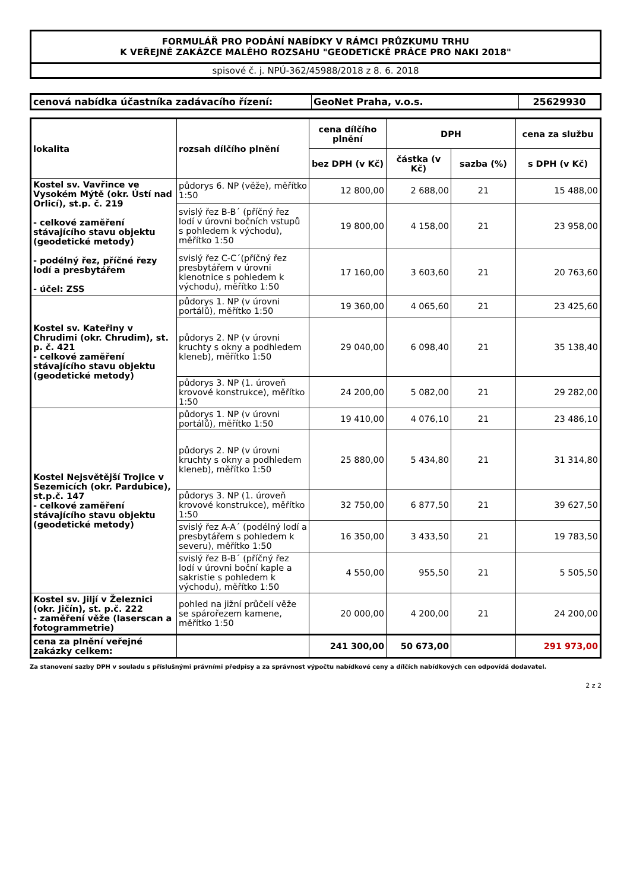| FORMULÁŘ PRO PODÁNÍ NABÍDKY V RÁMCI PRŮZKUMU TRHU K VEŘEJNÉ ZAKÁZCE MALÉHO ROZSAHU "GEODETICKÉ PRÁCE PRO NAKI 2018" |
| spisové č. j. NPÚ-362/45988/2018 z 8. 6. 2018 |
| cenová nabídka účastníka zadávacího řízení: | GeoNet Praha, v.o.s. | 25629930 |
| lokalita | rozsah dílčího plnění | cena dílčího plnění | DPH | | cena za službu |
| --- | --- | --- | --- | --- | --- |
| | | bez DPH (v Kč) | částka (v Kč) | sazba (%) | s DPH (v Kč) |
| Kostel sv. Vavřince ve Vysokém Mýtě (okr. Ústí nad Orlicí), st.p. č. 219 - celkové zaměření stávajícího stavu objektu (geodetické metody) - podélný řez, příčné řezy lodí a presbytářem - účel: ZSS | půdorys 6. NP (věže), měřítko 1:50 | 12 800,00 | 2 688,00 | 21 | 15 488,00 |
| | svislý řez B-B´ (příčný řez lodí v úrovni bočních vstupů s pohledem k východu), měřítko 1:50 | 19 800,00 | 4 158,00 | 21 | 23 958,00 |
| | svislý řez C-C´(příčný řez presbytářem v úrovni klenotnice s pohledem k východu), měřítko 1:50 | 17 160,00 | 3 603,60 | 21 | 20 763,60 |
| Kostel sv. Kateřiny v Chrudimi (okr. Chrudim), st. p. č. 421 - celkové zaměření stávajícího stavu objektu (geodetické metody) | půdorys 1. NP (v úrovni portálů), měřítko 1:50 | 19 360,00 | 4 065,60 | 21 | 23 425,60 |
| | půdorys 2. NP (v úrovni kruchty s okny a podhledem kleneb), měřítko 1:50 | 29 040,00 | 6 098,40 | 21 | 35 138,40 |
| | půdorys 3. NP (1. úroveň krovové konstrukce), měřítko 1:50 | 24 200,00 | 5 082,00 | 21 | 29 282,00 |
| Kostel Nejsvětější Trojice v Sezemicích (okr. Pardubice), st.p.č. 147 - celkové zaměření stávajícího stavu objektu (geodetické metody) | půdorys 1. NP (v úrovni portálů), měřítko 1:50 | 19 410,00 | 4 076,10 | 21 | 23 486,10 |
| | půdorys 2. NP (v úrovni kruchty s okny a podhledem kleneb), měřítko 1:50 | 25 880,00 | 5 434,80 | 21 | 31 314,80 |
| | půdorys 3. NP (1. úroveň krovové konstrukce), měřítko 1:50 | 32 750,00 | 6 877,50 | 21 | 39 627,50 |
| | svislý řez A-A´ (podélný lodí a presbytářem s pohledem k severu), měřítko 1:50 | 16 350,00 | 3 433,50 | 21 | 19 783,50 |
| | svislý řez B-B´ (příčný řez lodí v úrovni boční kaple a sakristie s pohledem k východu), měřítko 1:50 | 4 550,00 | 955,50 | 21 | 5 505,50 |
| Kostel sv. Jiljí v Železnici (okr. Jičín), st. p.č. 222 - zaměření věže (laserscan a fotogrammetrie) | pohled na jižní průčelí věže se spárořezem kamene, měřítko 1:50 | 20 000,00 | 4 200,00 | 21 | 24 200,00 |
| cena za plnění veřejné zakázky celkem: | | 241 300,00 | 50 673,00 | | 291 973,00 |
Za stanovení sazby DPH v souladu s příslušnými právními předpisy a za správnost výpočtu nabídkové ceny a dílčích nabídkových cen odpovídá dodavatel.
2 z 2